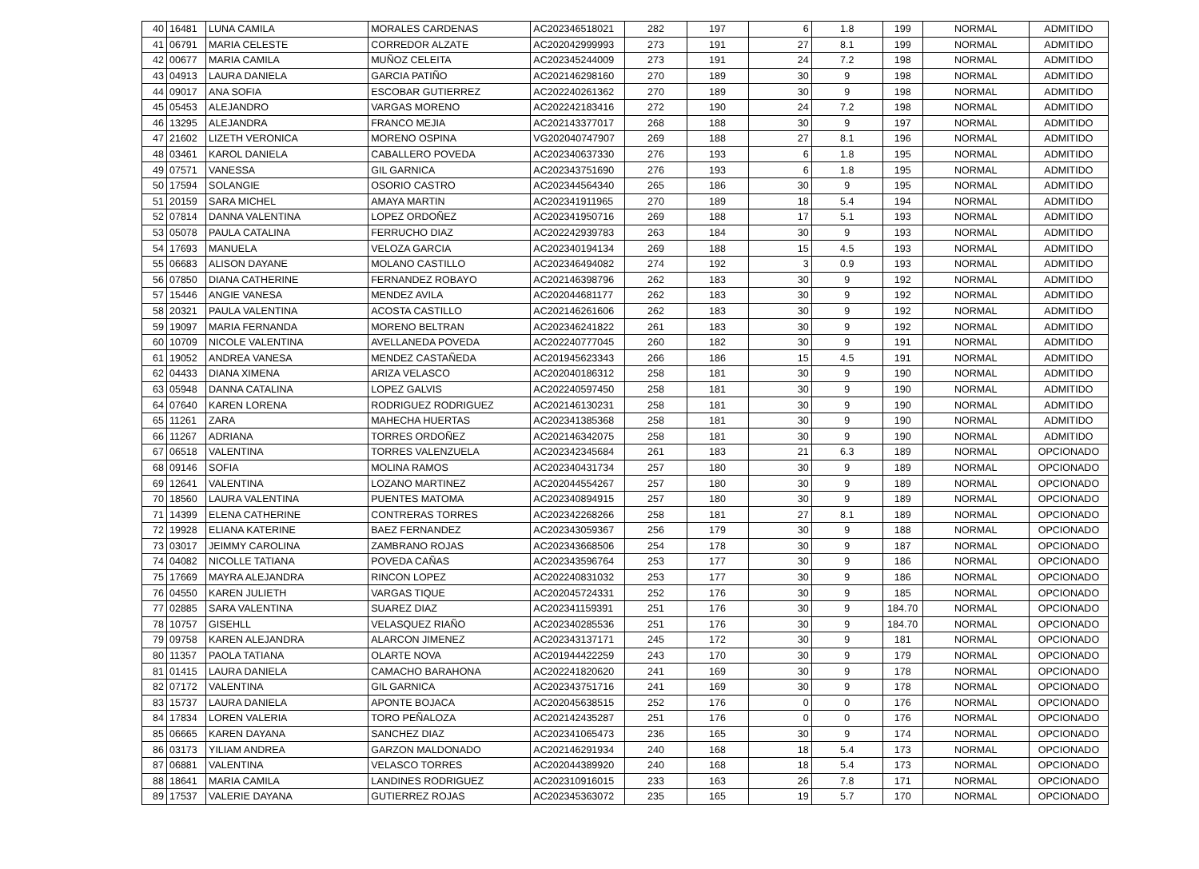| 40 | 16481 | LUNA CAMILA | MORALES CARDENAS | AC202346518021 | 282 | 197 | 6 | 1.8 | 199 | NORMAL | ADMITIDO |
| 41 | 06791 | MARIA CELESTE | CORREDOR ALZATE | AC202042999993 | 273 | 191 | 27 | 8.1 | 199 | NORMAL | ADMITIDO |
| 42 | 00677 | MARIA CAMILA | MUÑOZ CELEITA | AC202345244009 | 273 | 191 | 24 | 7.2 | 198 | NORMAL | ADMITIDO |
| 43 | 04913 | LAURA DANIELA | GARCIA PATIÑO | AC202146298160 | 270 | 189 | 30 | 9 | 198 | NORMAL | ADMITIDO |
| 44 | 09017 | ANA SOFIA | ESCOBAR GUTIERREZ | AC202240261362 | 270 | 189 | 30 | 9 | 198 | NORMAL | ADMITIDO |
| 45 | 05453 | ALEJANDRO | VARGAS MORENO | AC202242183416 | 272 | 190 | 24 | 7.2 | 198 | NORMAL | ADMITIDO |
| 46 | 13295 | ALEJANDRA | FRANCO MEJIA | AC202143377017 | 268 | 188 | 30 | 9 | 197 | NORMAL | ADMITIDO |
| 47 | 21602 | LIZETH VERONICA | MORENO OSPINA | VG202040747907 | 269 | 188 | 27 | 8.1 | 196 | NORMAL | ADMITIDO |
| 48 | 03461 | KAROL DANIELA | CABALLERO POVEDA | AC202340637330 | 276 | 193 | 6 | 1.8 | 195 | NORMAL | ADMITIDO |
| 49 | 07571 | VANESSA | GIL GARNICA | AC202343751690 | 276 | 193 | 6 | 1.8 | 195 | NORMAL | ADMITIDO |
| 50 | 17594 | SOLANGIE | OSORIO CASTRO | AC202344564340 | 265 | 186 | 30 | 9 | 195 | NORMAL | ADMITIDO |
| 51 | 20159 | SARA MICHEL | AMAYA MARTIN | AC202341911965 | 270 | 189 | 18 | 5.4 | 194 | NORMAL | ADMITIDO |
| 52 | 07814 | DANNA VALENTINA | LOPEZ ORDOÑEZ | AC202341950716 | 269 | 188 | 17 | 5.1 | 193 | NORMAL | ADMITIDO |
| 53 | 05078 | PAULA CATALINA | FERRUCHO DIAZ | AC202242939783 | 263 | 184 | 30 | 9 | 193 | NORMAL | ADMITIDO |
| 54 | 17693 | MANUELA | VELOZA GARCIA | AC202340194134 | 269 | 188 | 15 | 4.5 | 193 | NORMAL | ADMITIDO |
| 55 | 06683 | ALISON DAYANE | MOLANO CASTILLO | AC202346494082 | 274 | 192 | 3 | 0.9 | 193 | NORMAL | ADMITIDO |
| 56 | 07850 | DIANA CATHERINE | FERNANDEZ ROBAYO | AC202146398796 | 262 | 183 | 30 | 9 | 192 | NORMAL | ADMITIDO |
| 57 | 15446 | ANGIE VANESA | MENDEZ AVILA | AC202044681177 | 262 | 183 | 30 | 9 | 192 | NORMAL | ADMITIDO |
| 58 | 20321 | PAULA VALENTINA | ACOSTA CASTILLO | AC202146261606 | 262 | 183 | 30 | 9 | 192 | NORMAL | ADMITIDO |
| 59 | 19097 | MARIA FERNANDA | MORENO BELTRAN | AC202346241822 | 261 | 183 | 30 | 9 | 192 | NORMAL | ADMITIDO |
| 60 | 10709 | NICOLE VALENTINA | AVELLANEDA POVEDA | AC202240777045 | 260 | 182 | 30 | 9 | 191 | NORMAL | ADMITIDO |
| 61 | 19052 | ANDREA VANESA | MENDEZ CASTAÑEDA | AC201945623343 | 266 | 186 | 15 | 4.5 | 191 | NORMAL | ADMITIDO |
| 62 | 04433 | DIANA XIMENA | ARIZA VELASCO | AC202040186312 | 258 | 181 | 30 | 9 | 190 | NORMAL | ADMITIDO |
| 63 | 05948 | DANNA CATALINA | LOPEZ GALVIS | AC202240597450 | 258 | 181 | 30 | 9 | 190 | NORMAL | ADMITIDO |
| 64 | 07640 | KAREN LORENA | RODRIGUEZ RODRIGUEZ | AC202146130231 | 258 | 181 | 30 | 9 | 190 | NORMAL | ADMITIDO |
| 65 | 11261 | ZARA | MAHECHA HUERTAS | AC202341385368 | 258 | 181 | 30 | 9 | 190 | NORMAL | ADMITIDO |
| 66 | 11267 | ADRIANA | TORRES ORDOÑEZ | AC202146342075 | 258 | 181 | 30 | 9 | 190 | NORMAL | ADMITIDO |
| 67 | 06518 | VALENTINA | TORRES VALENZUELA | AC202342345684 | 261 | 183 | 21 | 6.3 | 189 | NORMAL | OPCIONADO |
| 68 | 09146 | SOFIA | MOLINA RAMOS | AC202340431734 | 257 | 180 | 30 | 9 | 189 | NORMAL | OPCIONADO |
| 69 | 12641 | VALENTINA | LOZANO MARTINEZ | AC202044554267 | 257 | 180 | 30 | 9 | 189 | NORMAL | OPCIONADO |
| 70 | 18560 | LAURA VALENTINA | PUENTES MATOMA | AC202340894915 | 257 | 180 | 30 | 9 | 189 | NORMAL | OPCIONADO |
| 71 | 14399 | ELENA CATHERINE | CONTRERAS TORRES | AC202342268266 | 258 | 181 | 27 | 8.1 | 189 | NORMAL | OPCIONADO |
| 72 | 19928 | ELIANA KATERINE | BAEZ FERNANDEZ | AC202343059367 | 256 | 179 | 30 | 9 | 188 | NORMAL | OPCIONADO |
| 73 | 03017 | JEIMMY CAROLINA | ZAMBRANO ROJAS | AC202343668506 | 254 | 178 | 30 | 9 | 187 | NORMAL | OPCIONADO |
| 74 | 04082 | NICOLLE TATIANA | POVEDA CAÑAS | AC202343596764 | 253 | 177 | 30 | 9 | 186 | NORMAL | OPCIONADO |
| 75 | 17669 | MAYRA ALEJANDRA | RINCON LOPEZ | AC202240831032 | 253 | 177 | 30 | 9 | 186 | NORMAL | OPCIONADO |
| 76 | 04550 | KAREN JULIETH | VARGAS TIQUE | AC202045724331 | 252 | 176 | 30 | 9 | 185 | NORMAL | OPCIONADO |
| 77 | 02885 | SARA VALENTINA | SUAREZ DIAZ | AC202341159391 | 251 | 176 | 30 | 9 | 184.70 | NORMAL | OPCIONADO |
| 78 | 10757 | GISEHLL | VELASQUEZ RIAÑO | AC202340285536 | 251 | 176 | 30 | 9 | 184.70 | NORMAL | OPCIONADO |
| 79 | 09758 | KAREN ALEJANDRA | ALARCON JIMENEZ | AC202343137171 | 245 | 172 | 30 | 9 | 181 | NORMAL | OPCIONADO |
| 80 | 11357 | PAOLA TATIANA | OLARTE NOVA | AC201944422259 | 243 | 170 | 30 | 9 | 179 | NORMAL | OPCIONADO |
| 81 | 01415 | LAURA DANIELA | CAMACHO BARAHONA | AC202241820620 | 241 | 169 | 30 | 9 | 178 | NORMAL | OPCIONADO |
| 82 | 07172 | VALENTINA | GIL GARNICA | AC202343751716 | 241 | 169 | 30 | 9 | 178 | NORMAL | OPCIONADO |
| 83 | 15737 | LAURA DANIELA | APONTE BOJACA | AC202045638515 | 252 | 176 | 0 | 0 | 176 | NORMAL | OPCIONADO |
| 84 | 17834 | LOREN VALERIA | TORO PEÑALOZA | AC202142435287 | 251 | 176 | 0 | 0 | 176 | NORMAL | OPCIONADO |
| 85 | 06665 | KAREN DAYANA | SANCHEZ DIAZ | AC202341065473 | 236 | 165 | 30 | 9 | 174 | NORMAL | OPCIONADO |
| 86 | 03173 | YILIAM ANDREA | GARZON MALDONADO | AC202146291934 | 240 | 168 | 18 | 5.4 | 173 | NORMAL | OPCIONADO |
| 87 | 06881 | VALENTINA | VELASCO TORRES | AC202044389920 | 240 | 168 | 18 | 5.4 | 173 | NORMAL | OPCIONADO |
| 88 | 18641 | MARIA CAMILA | LANDINES RODRIGUEZ | AC202310916015 | 233 | 163 | 26 | 7.8 | 171 | NORMAL | OPCIONADO |
| 89 | 17537 | VALERIE DAYANA | GUTIERREZ ROJAS | AC202345363072 | 235 | 165 | 19 | 5.7 | 170 | NORMAL | OPCIONADO |